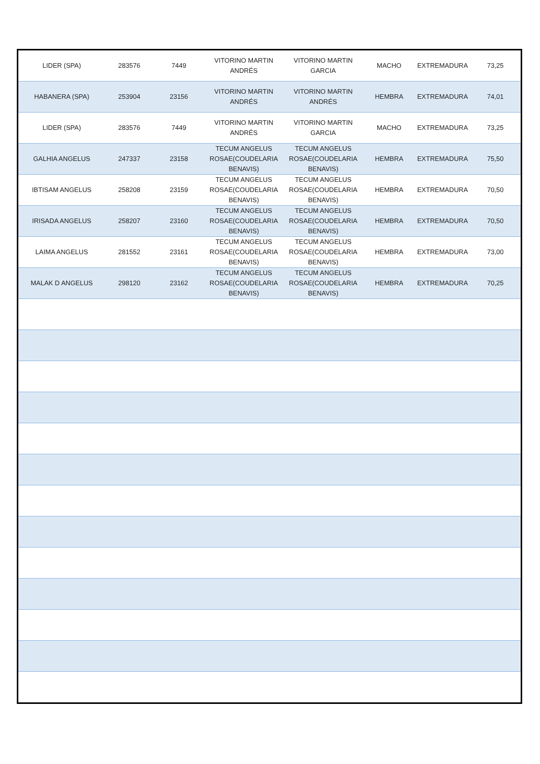| LIDER (SPA) | 283576 | 7449 | VITORINO MARTIN ANDRÉS | VITORINO MARTIN GARCIA | MACHO | EXTREMADURA | 73,25 |
| HABANERA (SPA) | 253904 | 23156 | VITORINO MARTIN ANDRÉS | VITORINO MARTIN ANDRÉS | HEMBRA | EXTREMADURA | 74,01 |
| LIDER (SPA) | 283576 | 7449 | VITORINO MARTIN ANDRÉS | VITORINO MARTIN GARCIA | MACHO | EXTREMADURA | 73,25 |
| GALHIA ANGELUS | 247337 | 23158 | TECUM ANGELUS ROSAE(COUDELARIA BENAVIS) | TECUM ANGELUS ROSAE(COUDELARIA BENAVIS) | HEMBRA | EXTREMADURA | 75,50 |
| IBTISAM ANGELUS | 258208 | 23159 | TECUM ANGELUS ROSAE(COUDELARIA BENAVIS) | TECUM ANGELUS ROSAE(COUDELARIA BENAVIS) | HEMBRA | EXTREMADURA | 70,50 |
| IRISADA ANGELUS | 258207 | 23160 | TECUM ANGELUS ROSAE(COUDELARIA BENAVIS) | TECUM ANGELUS ROSAE(COUDELARIA BENAVIS) | HEMBRA | EXTREMADURA | 70,50 |
| LAIMA ANGELUS | 281552 | 23161 | TECUM ANGELUS ROSAE(COUDELARIA BENAVIS) | TECUM ANGELUS ROSAE(COUDELARIA BENAVIS) | HEMBRA | EXTREMADURA | 73,00 |
| MALAK D ANGELUS | 298120 | 23162 | TECUM ANGELUS ROSAE(COUDELARIA BENAVIS) | TECUM ANGELUS ROSAE(COUDELARIA BENAVIS) | HEMBRA | EXTREMADURA | 70,25 |